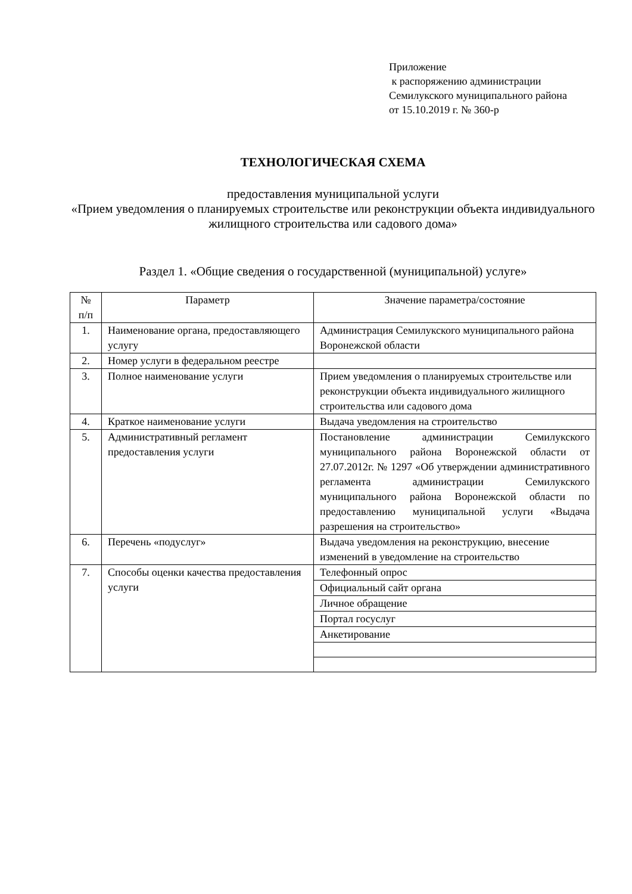Приложение
к распоряжению администрации
Семилукского муниципального района
от 15.10.2019 г. № 360-р
ТЕХНОЛОГИЧЕСКАЯ СХЕМА
предоставления муниципальной услуги
«Прием уведомления о планируемых строительстве или реконструкции объекта индивидуального жилищного строительства или садового дома»
Раздел 1. «Общие сведения о государственной (муниципальной) услуге»
| № п/п | Параметр | Значение параметра/состояние |
| --- | --- | --- |
| 1. | Наименование органа, предоставляющего услугу | Администрация Семилукского муниципального района Воронежской области |
| 2. | Номер услуги в федеральном реестре | |
| 3. | Полное наименование услуги | Прием уведомления о планируемых строительстве или реконструкции объекта индивидуального жилищного строительства или садового дома |
| 4. | Краткое наименование услуги | Выдача уведомления на строительство |
| 5. | Административный регламент предоставления услуги | Постановление администрации Семилукского муниципального района Воронежской области от 27.07.2012г. № 1297 «Об утверждении административного регламента администрации Семилукского муниципального района Воронежской области по предоставлению муниципальной услуги «Выдача разрешения на строительство» |
| 6. | Перечень «подуслуг» | Выдача уведомления на реконструкцию, внесение изменений в уведомление на строительство |
| 7. | Способы оценки качества предоставления услуги | Телефонный опрос |
| | | Официальный сайт органа |
| | | Личное обращение |
| | | Портал госуслуг |
| | | Анкетирование |